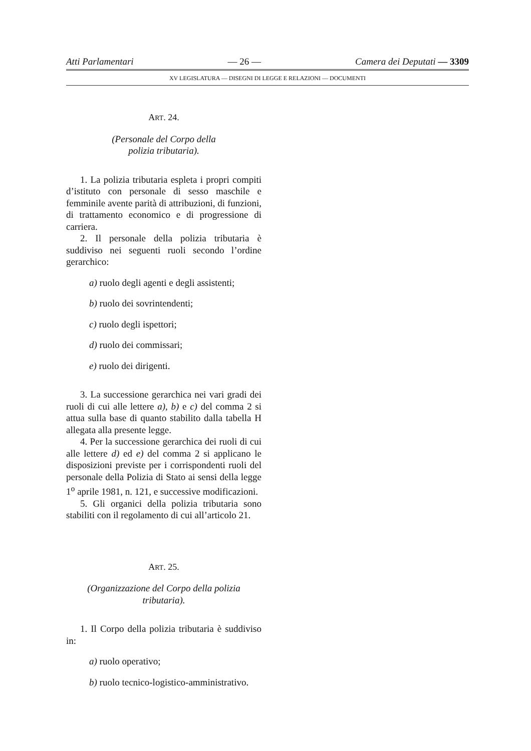Atti Parlamentari — 26 — Camera dei Deputati — 3309
XV LEGISLATURA — DISEGNI DI LEGGE E RELAZIONI — DOCUMENTI
ART. 24.
(Personale del Corpo della
polizia tributaria).
1. La polizia tributaria espleta i propri compiti d’istituto con personale di sesso maschile e femminile avente parità di attribuzioni, di funzioni, di trattamento economico e di progressione di carriera.
2. Il personale della polizia tributaria è suddiviso nei seguenti ruoli secondo l’ordine gerarchico:
a) ruolo degli agenti e degli assistenti;
b) ruolo dei sovrintendenti;
c) ruolo degli ispettori;
d) ruolo dei commissari;
e) ruolo dei dirigenti.
3. La successione gerarchica nei vari gradi dei ruoli di cui alle lettere a), b) e c) del comma 2 si attua sulla base di quanto stabilito dalla tabella H allegata alla presente legge.
4. Per la successione gerarchica dei ruoli di cui alle lettere d) ed e) del comma 2 si applicano le disposizioni previste per i corrispondenti ruoli del personale della Polizia di Stato ai sensi della legge 1<sup>o</sup> aprile 1981, n. 121, e successive modificazioni.
5. Gli organici della polizia tributaria sono stabiliti con il regolamento di cui all’articolo 21.
ART. 25.
(Organizzazione del Corpo della polizia
tributaria).
1. Il Corpo della polizia tributaria è suddiviso in:
a) ruolo operativo;
b) ruolo tecnico-logistico-amministrativo.